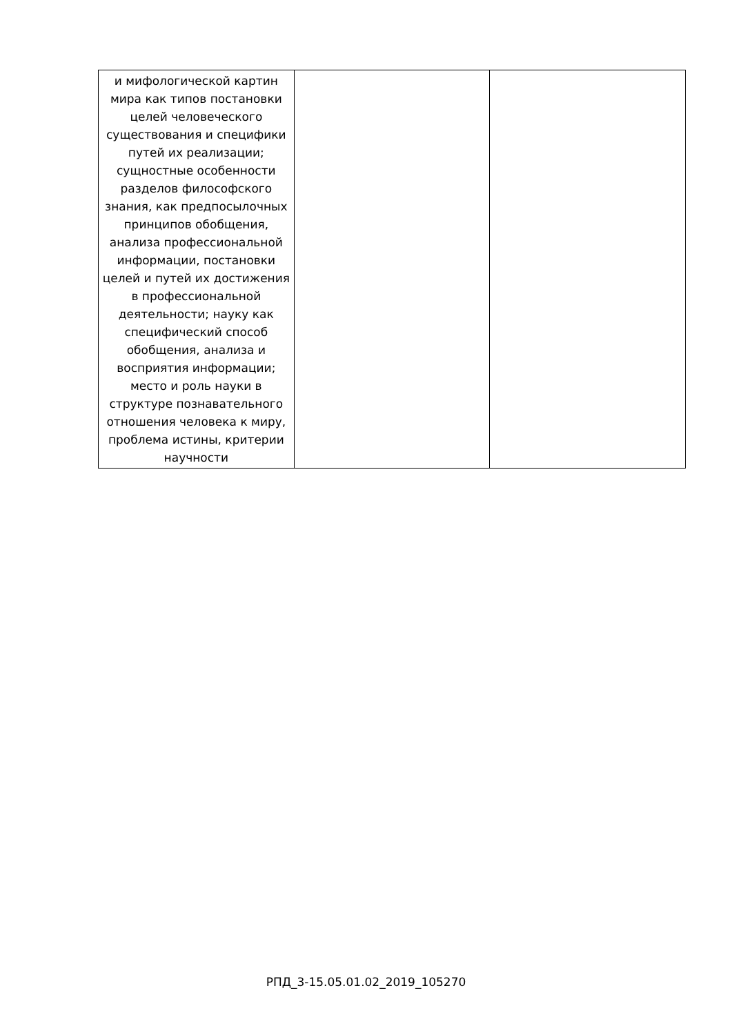| и мифологической картин мира как типов постановки целей человеческого существования и специфики путей их реализации; сущностные особенности разделов философского знания, как предпосылочных принципов обобщения, анализа профессиональной информации, постановки целей и путей их достижения в профессиональной деятельности; науку как специфический способ обобщения, анализа и восприятия информации; место и роль науки в структуре познавательного отношения человека к миру, проблема истины, критерии научности | | |
РПД_3-15.05.01.02_2019_105270